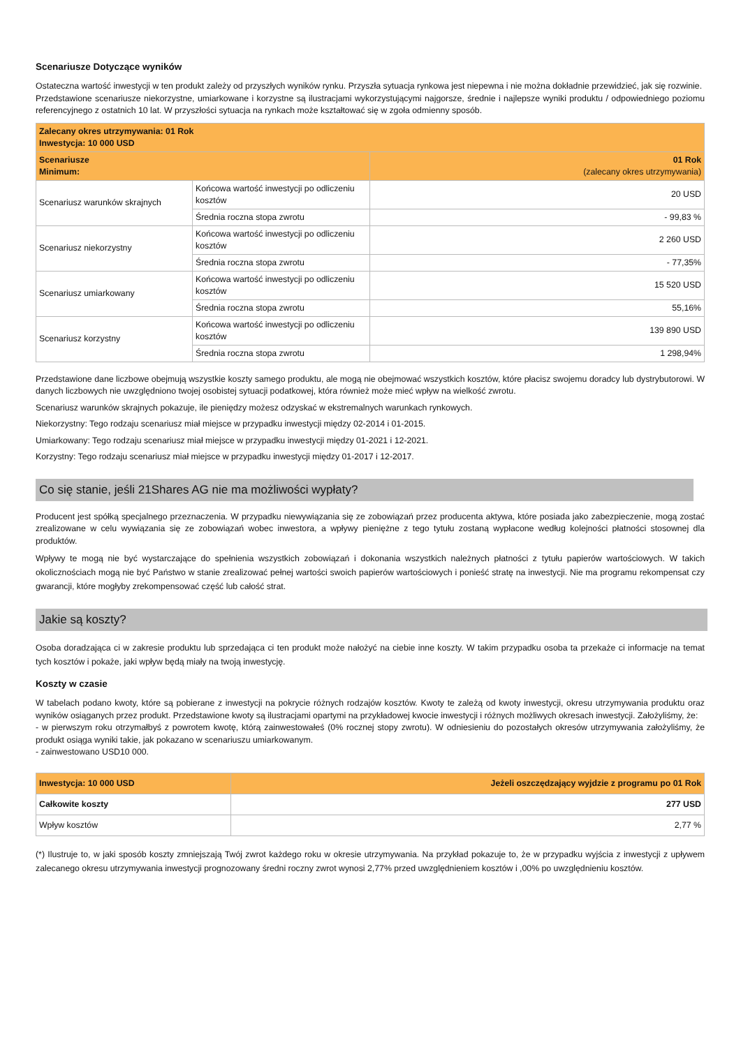Scenariusze Dotyczące wyników
Ostateczna wartość inwestycji w ten produkt zależy od przyszłych wyników rynku. Przyszła sytuacja rynkowa jest niepewna i nie można dokładnie przewidzieć, jak się rozwinie.
Przedstawione scenariusze niekorzystne, umiarkowane i korzystne są ilustracjami wykorzystującymi najgorsze, średnie i najlepsze wyniki produktu / odpowiedniego poziomu referencyjnego z ostatnich 10 lat. W przyszłości sytuacja na rynkach może kształtować się w zgoła odmienny sposób.
| Zalecany okres utrzymywania: 01 Rok Inwestycja: 10 000 USD | | |
| Scenariusze Minimum: | | 01 Rok (zalecany okres utrzymywania) |
| Scenariusz warunków skrajnych | Końcowa wartość inwestycji po odliczeniu kosztów | 20 USD |
| | Średnia roczna stopa zwrotu | - 99,83 % |
| Scenariusz niekorzystny | Końcowa wartość inwestycji po odliczeniu kosztów | 2 260 USD |
| | Średnia roczna stopa zwrotu | - 77,35% |
| Scenariusz umiarkowany | Końcowa wartość inwestycji po odliczeniu kosztów | 15 520 USD |
| | Średnia roczna stopa zwrotu | 55,16% |
| Scenariusz korzystny | Końcowa wartość inwestycji po odliczeniu kosztów | 139 890 USD |
| | Średnia roczna stopa zwrotu | 1 298,94% |
Przedstawione dane liczbowe obejmują wszystkie koszty samego produktu, ale mogą nie obejmować wszystkich kosztów, które płacisz swojemu doradcy lub dystrybutorowi. W danych liczbowych nie uwzględniono twojej osobistej sytuacji podatkowej, która również może mieć wpływ na wielkość zwrotu.
Scenariusz warunków skrajnych pokazuje, ile pieniędzy możesz odzyskać w ekstremalnych warunkach rynkowych.
Niekorzystny: Tego rodzaju scenariusz miał miejsce w przypadku inwestycji między 02-2014 i 01-2015.
Umiarkowany: Tego rodzaju scenariusz miał miejsce w przypadku inwestycji między 01-2021 i 12-2021.
Korzystny: Tego rodzaju scenariusz miał miejsce w przypadku inwestycji między 01-2017 i 12-2017.
Co się stanie, jeśli 21Shares AG nie ma możliwości wypłaty?
Producent jest spółką specjalnego przeznaczenia. W przypadku niewywiązania się ze zobowiązań przez producenta aktywa, które posiada jako zabezpieczenie, mogą zostać zrealizowane w celu wywiązania się ze zobowiązań wobec inwestora, a wpływy pieniężne z tego tytułu zostaną wypłacone według kolejności płatności stosownej dla produktów.
Wpływy te mogą nie być wystarczające do spełnienia wszystkich zobowiązań i dokonania wszystkich należnych płatności z tytułu papierów wartościowych. W takich okolicznościach mogą nie być Państwo w stanie zrealizować pełnej wartości swoich papierów wartościowych i ponieść stratę na inwestycji. Nie ma programu rekompensat czy gwarancji, które mogłyby zrekompensować część lub całość strat.
Jakie są koszty?
Osoba doradzająca ci w zakresie produktu lub sprzedająca ci ten produkt może nałożyć na ciebie inne koszty. W takim przypadku osoba ta przekaże ci informacje na temat tych kosztów i pokaże, jaki wpływ będą miały na twoją inwestycję.
Koszty w czasie
W tabelach podano kwoty, które są pobierane z inwestycji na pokrycie różnych rodzajów kosztów. Kwoty te zależą od kwoty inwestycji, okresu utrzymywania produktu oraz wyników osiąganych przez produkt. Przedstawione kwoty są ilustracjami opartymi na przykładowej kwocie inwestycji i różnych możliwych okresach inwestycji. Założyliśmy, że:
- w pierwszym roku otrzymałbyś z powrotem kwotę, którą zainwestowałeś (0% rocznej stopy zwrotu). W odniesieniu do pozostałych okresów utrzymywania założyliśmy, że produkt osiąga wyniki takie, jak pokazano w scenariuszu umiarkowanym.
- zainwestowano USD10 000.
| Inwestycja: 10 000 USD | Jeżeli oszczędzający wyjdzie z programu po 01 Rok |
| Całkowite koszty | 277 USD |
| Wpływ kosztów | 2,77 % |
(*) Ilustruje to, w jaki sposób koszty zmniejszają Twój zwrot każdego roku w okresie utrzymywania. Na przykład pokazuje to, że w przypadku wyjścia z inwestycji z upływem zalecanego okresu utrzymywania inwestycji prognozowany średni roczny zwrot wynosi 2,77% przed uwzględnieniem kosztów i ,00% po uwzględnieniu kosztów.